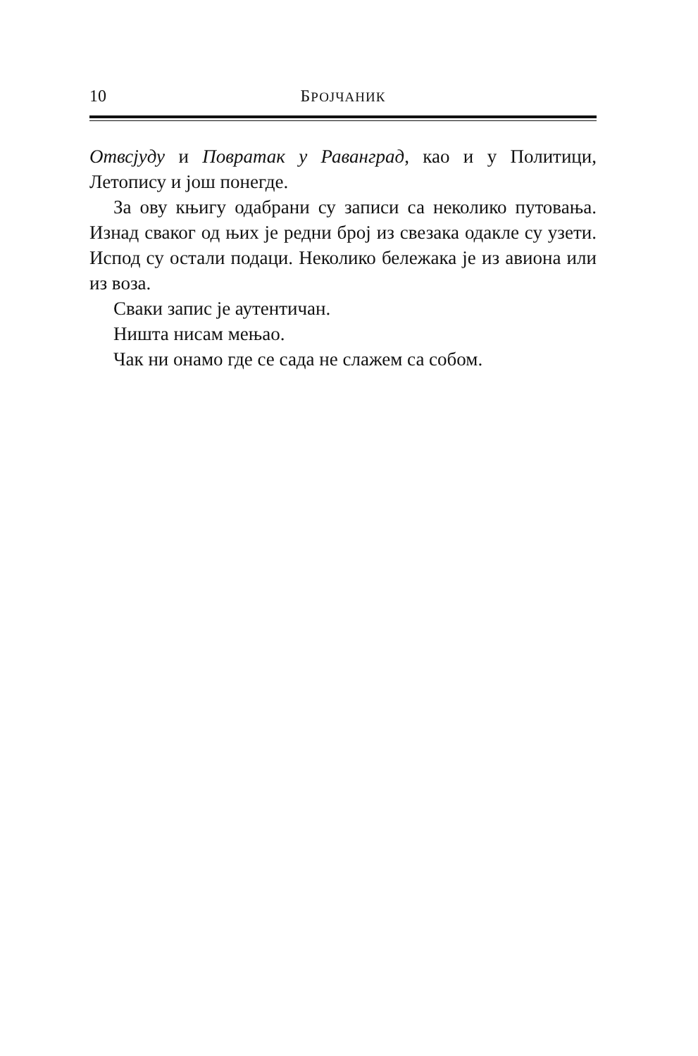10 БРОЈЧАНИК
Отвсјуду и Повратак у Раванград, као и у Политици, Летопису и још понегде.
За ову књигу одабрани су записи са неколико путовања. Изнад сваког од њих је редни број из свезака одакле су узети. Испод су остали подаци. Неколико бележака је из авиона или из воза.
Сваки запис је аутентичан.
Ништа нисам мењао.
Чак ни онамо где се сада не слажем са собом.